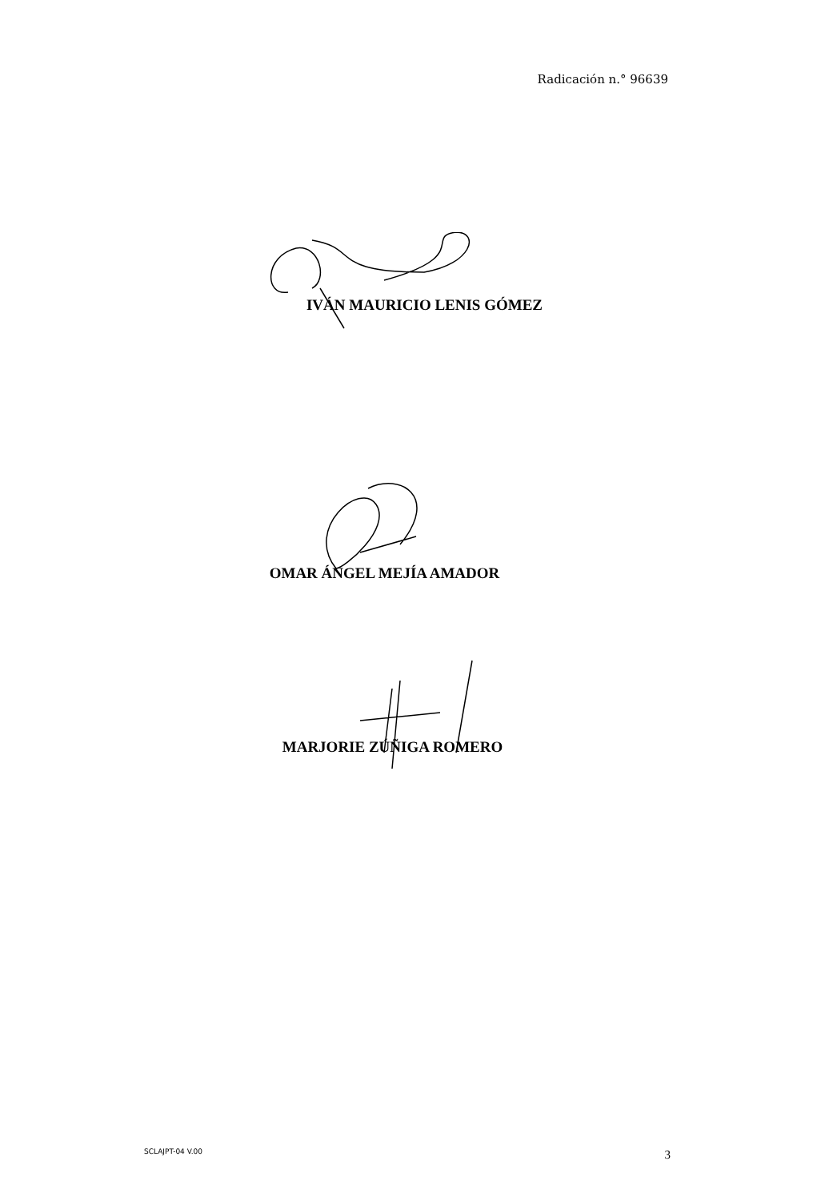Radicación n.° 96639
IVÁN MAURICIO LENIS GÓMEZ
OMAR ÁNGEL MEJÍA AMADOR
MARJORIE ZÚÑIGA ROMERO
SCLAJPT-04 V.00 3